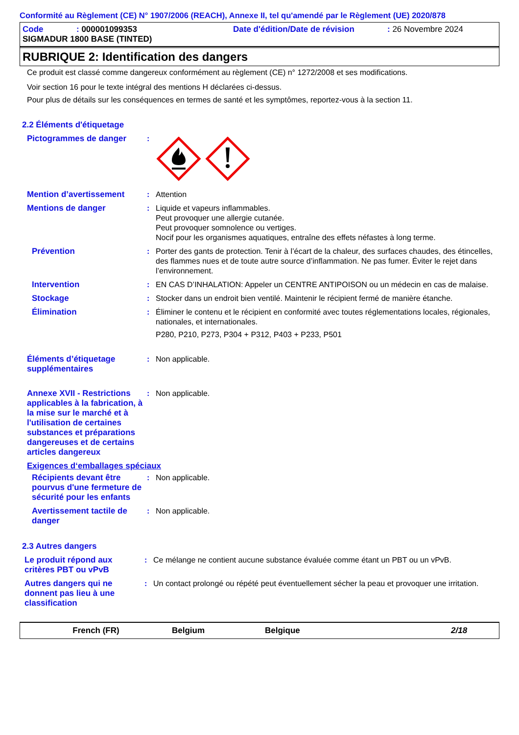Conformité au Règlement (CE) N° 1907/2006 (REACH), Annexe II, tel qu'amendé par le Règlement (UE) 2020/878
Code: 000001099353 Date d'édition/Date de révision: 26 Novembre 2024
SIGMADUR 1800 BASE (TINTED)
RUBRIQUE 2: Identification des dangers
Ce produit est classé comme dangereux conformément au règlement (CE) n° 1272/2008 et ses modifications.
Voir section 16 pour le texte intégral des mentions H déclarées ci-dessus.
Pour plus de détails sur les conséquences en termes de santé et les symptômes, reportez-vous à la section 11.
2.2 Éléments d'étiquetage
Pictogrammes de danger :
Mention d’avertissement : Attention
Mentions de danger : Liquide et vapeurs inflammables.
Peut provoquer une allergie cutanée.
Peut provoquer somnolence ou vertiges.
Nocif pour les organismes aquatiques, entraîne des effets néfastes à long terme.
Prévention : Porter des gants de protection. Tenir à l’écart de la chaleur, des surfaces chaudes, des étincelles, des flammes nues et de toute autre source d’inflammation. Ne pas fumer. Éviter le rejet dans l’environnement.
Intervention : EN CAS D’INHALATION: Appeler un CENTRE ANTIPOISON ou un médecin en cas de malaise.
Stockage : Stocker dans un endroit bien ventilé. Maintenir le récipient fermé de manière étanche.
Élimination : Éliminer le contenu et le récipient en conformité avec toutes réglementations locales, régionales, nationales, et internationales.
P280, P210, P273, P304 + P312, P403 + P233, P501
Éléments d’étiquetage supplémentaires
: Non applicable.
Annexe XVII - Restrictions applicables à la fabrication, à la mise sur le marché et à l'utilisation de certaines substances et préparations dangereuses et de certains articles dangereux
: Non applicable.
Exigences d‘emballages spéciaux
Récipients devant être pourvus d'une fermeture de sécurité pour les enfants
: Non applicable.
Avertissement tactile de danger
: Non applicable.
2.3 Autres dangers
Le produit répond aux critères PBT ou vPvB
: Ce mélange ne contient aucune substance évaluée comme étant un PBT ou un vPvB.
Autres dangers qui ne donnent pas lieu à une classification
: Un contact prolongé ou répété peut éventuellement sécher la peau et provoquer une irritation.
French (FR) Belgium Belgique 2/18